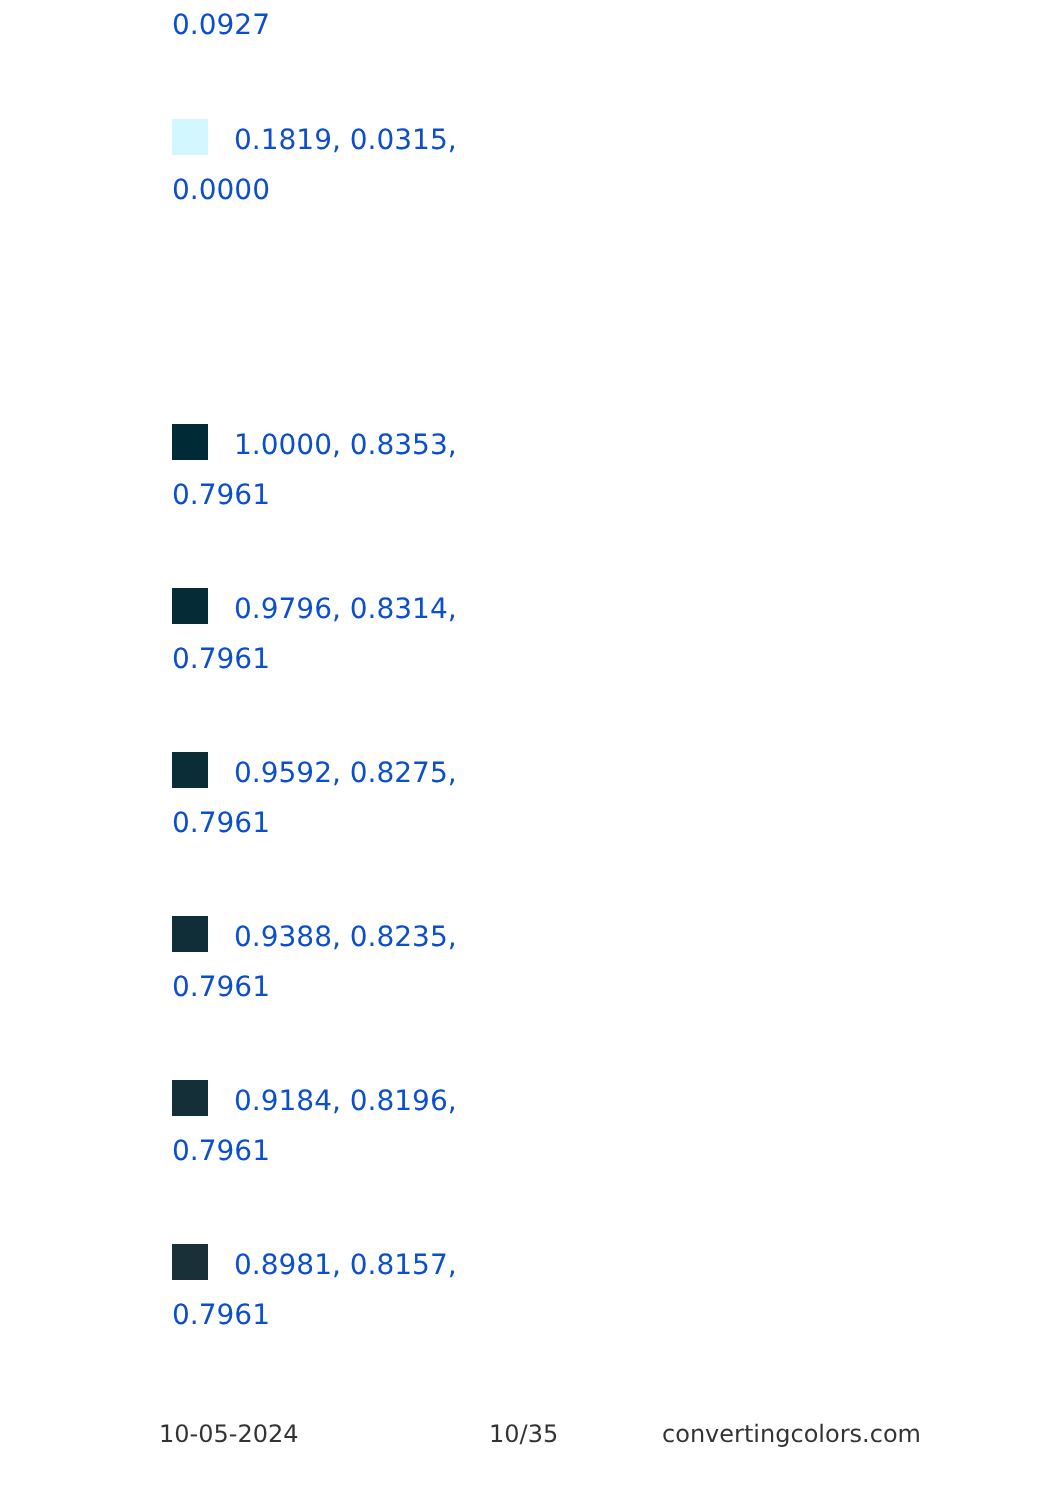0.0927
0.1819, 0.0315, 0.0000
1.0000, 0.8353, 0.7961
0.9796, 0.8314, 0.7961
0.9592, 0.8275, 0.7961
0.9388, 0.8235, 0.7961
0.9184, 0.8196, 0.7961
0.8981, 0.8157, 0.7961
10-05-2024 10/35 convertingcolors.com